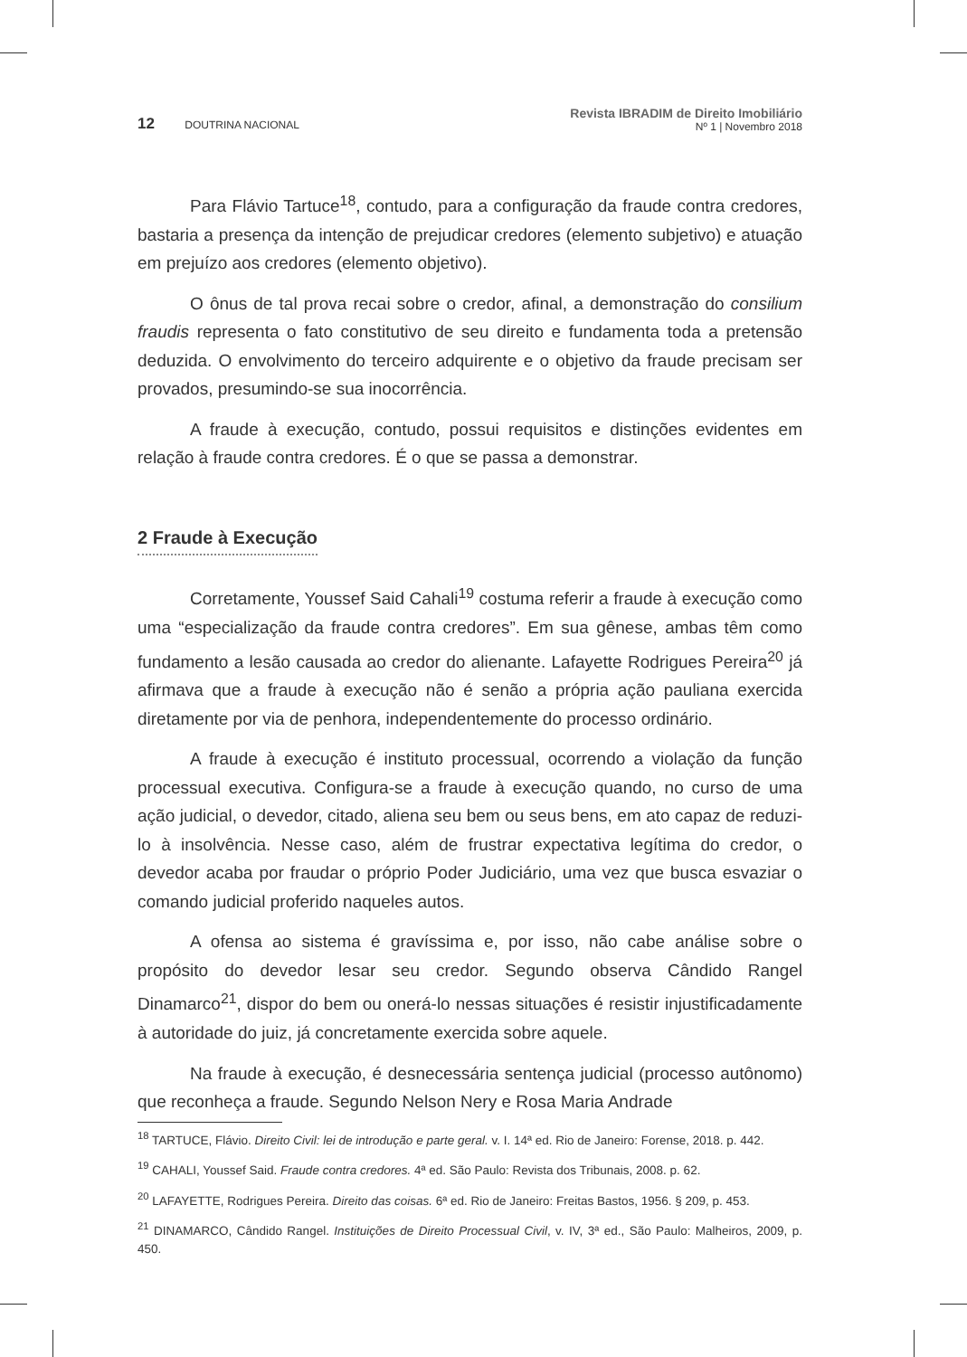12 DOUTRINA NACIONAL
Revista IBRADIM de Direito Imobiliário
Nº 1 | Novembro 2018
Para Flávio Tartuce<sup>18</sup>, contudo, para a configuração da fraude contra credores, bastaria a presença da intenção de prejudicar credores (elemento subjetivo) e atuação em prejuízo aos credores (elemento objetivo).
O ônus de tal prova recai sobre o credor, afinal, a demonstração do consilium fraudis representa o fato constitutivo de seu direito e fundamenta toda a pretensão deduzida. O envolvimento do terceiro adquirente e o objetivo da fraude precisam ser provados, presumindo-se sua inocorrência.
A fraude à execução, contudo, possui requisitos e distinções evidentes em relação à fraude contra credores. É o que se passa a demonstrar.
2 Fraude à Execução
Corretamente, Youssef Said Cahali<sup>19</sup> costuma referir a fraude à execução como uma “especialização da fraude contra credores”. Em sua gênese, ambas têm como fundamento a lesão causada ao credor do alienante. Lafayette Rodrigues Pereira<sup>20</sup> já afirmava que a fraude à execução não é senão a própria ação pauliana exercida diretamente por via de penhora, independentemente do processo ordinário.
A fraude à execução é instituto processual, ocorrendo a violação da função processual executiva. Configura-se a fraude à execução quando, no curso de uma ação judicial, o devedor, citado, aliena seu bem ou seus bens, em ato capaz de reduzi-lo à insolvência. Nesse caso, além de frustrar expectativa legítima do credor, o devedor acaba por fraudar o próprio Poder Judiciário, uma vez que busca esvaziar o comando judicial proferido naqueles autos.
A ofensa ao sistema é gravíssima e, por isso, não cabe análise sobre o propósito do devedor lesar seu credor. Segundo observa Cândido Rangel Dinamarco<sup>21</sup>, dispor do bem ou onerá-lo nessas situações é resistir injustificadamente à autoridade do juiz, já concretamente exercida sobre aquele.
Na fraude à execução, é desnecessária sentença judicial (processo autônomo) que reconheça a fraude. Segundo Nelson Nery e Rosa Maria Andrade
<sup>18</sup> TARTUCE, Flávio. Direito Civil: lei de introdução e parte geral. v. I. 14ª ed. Rio de Janeiro: Forense, 2018. p. 442.
<sup>19</sup> CAHALI, Youssef Said. Fraude contra credores. 4ª ed. São Paulo: Revista dos Tribunais, 2008. p. 62.
<sup>20</sup> LAFAYETTE, Rodrigues Pereira. Direito das coisas. 6ª ed. Rio de Janeiro: Freitas Bastos, 1956. § 209, p. 453.
<sup>21</sup> DINAMARCO, Cândido Rangel. Instituições de Direito Processual Civil, v. IV, 3ª ed., São Paulo: Malheiros, 2009, p. 450.